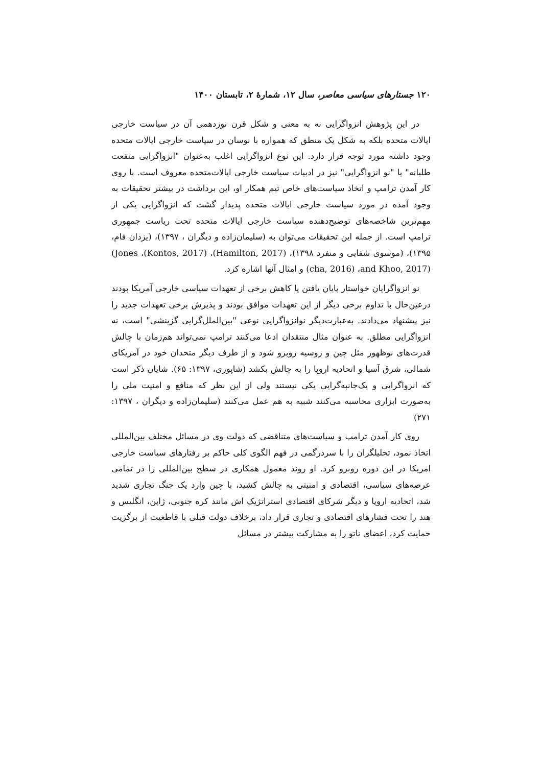۱۲۰ جستارهای سیاسی معاصر، سال ۱۲، شمارهٔ ۲، تابستان ۱۴۰۰
در این پژوهش انزواگرایی نه به معنی و شکل قرن نوزدهمی آن در سیاست خارجی ایالات متحده بلکه به شکل یک منطق که همواره با نوسان در سیاست خارجی ایالات متحده وجود داشته مورد توجه قرار دارد. این نوع انزواگرایی اغلب به‌عنوان "انزواگرایی منفعت طلبانه" یا "نو انزواگرایی" نیز در ادبیات سیاست خارجی ایالات‌متحده معروف است. با روی کار آمدن ترامپ و اتخاذ سیاست‌های خاص تیم همکار او، این برداشت در بیشتر تحقیقات به وجود آمده در مورد سیاست خارجی ایالات متحده پدیدار گشت که انزواگرایی یکی از مهم‌ترین شاخصه‌های توضیح‌دهنده سیاست خارجی ایالات متحده تحت ریاست جمهوری ترامپ است. از جمله این تحقیقات می‌توان به (سلیمان‌زاده و دیگران ، ۱۳۹۷)، (یزدان فام، ۱۳۹۵)، (موسوی شفایی و منفرد ۱۳۹۸)، (Hamilton, 2017)، (Kontos, 2017)، (Jones and Khoo, 2017)، (cha, 2016) و امثال آنها اشاره کرد.
نو انزواگرایان خواستار پایان یافتن یا کاهش برخی از تعهدات سیاسی خارجی آمریکا بودند درعین‌حال با تداوم برخی دیگر از این تعهدات موافق بودند و پذیرش برخی تعهدات جدید را نیز پیشنهاد می‌دادند. به‌عبارت‌دیگر نوانزواگرایی نوعی "بین‌الملل‌گرایی گزینشی" است، نه انزواگرایی مطلق. به عنوان مثال منتقدان ادعا می‌کنند ترامپ نمی‌تواند هم‌زمان با چالش قدرت‌های نوظهور مثل چین و روسیه روبرو شود و از طرف دیگر متحدان خود در آمریکای شمالی، شرق آسیا و اتحادیه اروپا را به چالش بکشد (شاپوری، ۱۳۹۷: ۶۵). شایان ذکر است که انزواگرایی و یک‌جانبه‌گرایی یکی نیستند ولی از این نظر که منافع و امنیت ملی را به‌صورت ابزاری محاسبه می‌کنند شبیه به هم عمل می‌کنند (سلیمان‌زاده و دیگران ، ۱۳۹۷: ۲۷۱)
روی کار آمدن ترامپ و سیاست‌های متناقضی که دولت وی در مسائل مختلف بین‌المللی اتخاذ نمود، تحلیلگران را با سردرگمی در فهم الگوی کلی حاکم بر رفتارهای سیاست خارجی امریکا در این دوره روبرو کرد. او روند معمول همکاری در سطح بین‌المللی را در تمامی عرصه‌های سیاسی، اقتصادی و امنیتی به چالش کشید، با چین وارد یک جنگ تجاری شدید شد، اتحادیه اروپا و دیگر شرکای اقتصادی استراتژیک اش مانند کره جنوبی، ژاپن، انگلیس و هند را تحت فشارهای اقتصادی و تجاری قرار داد، برخلاف دولت قبلی با قاطعیت از برگزیت حمایت کرد، اعضای ناتو را به مشارکت بیشتر در مسائل